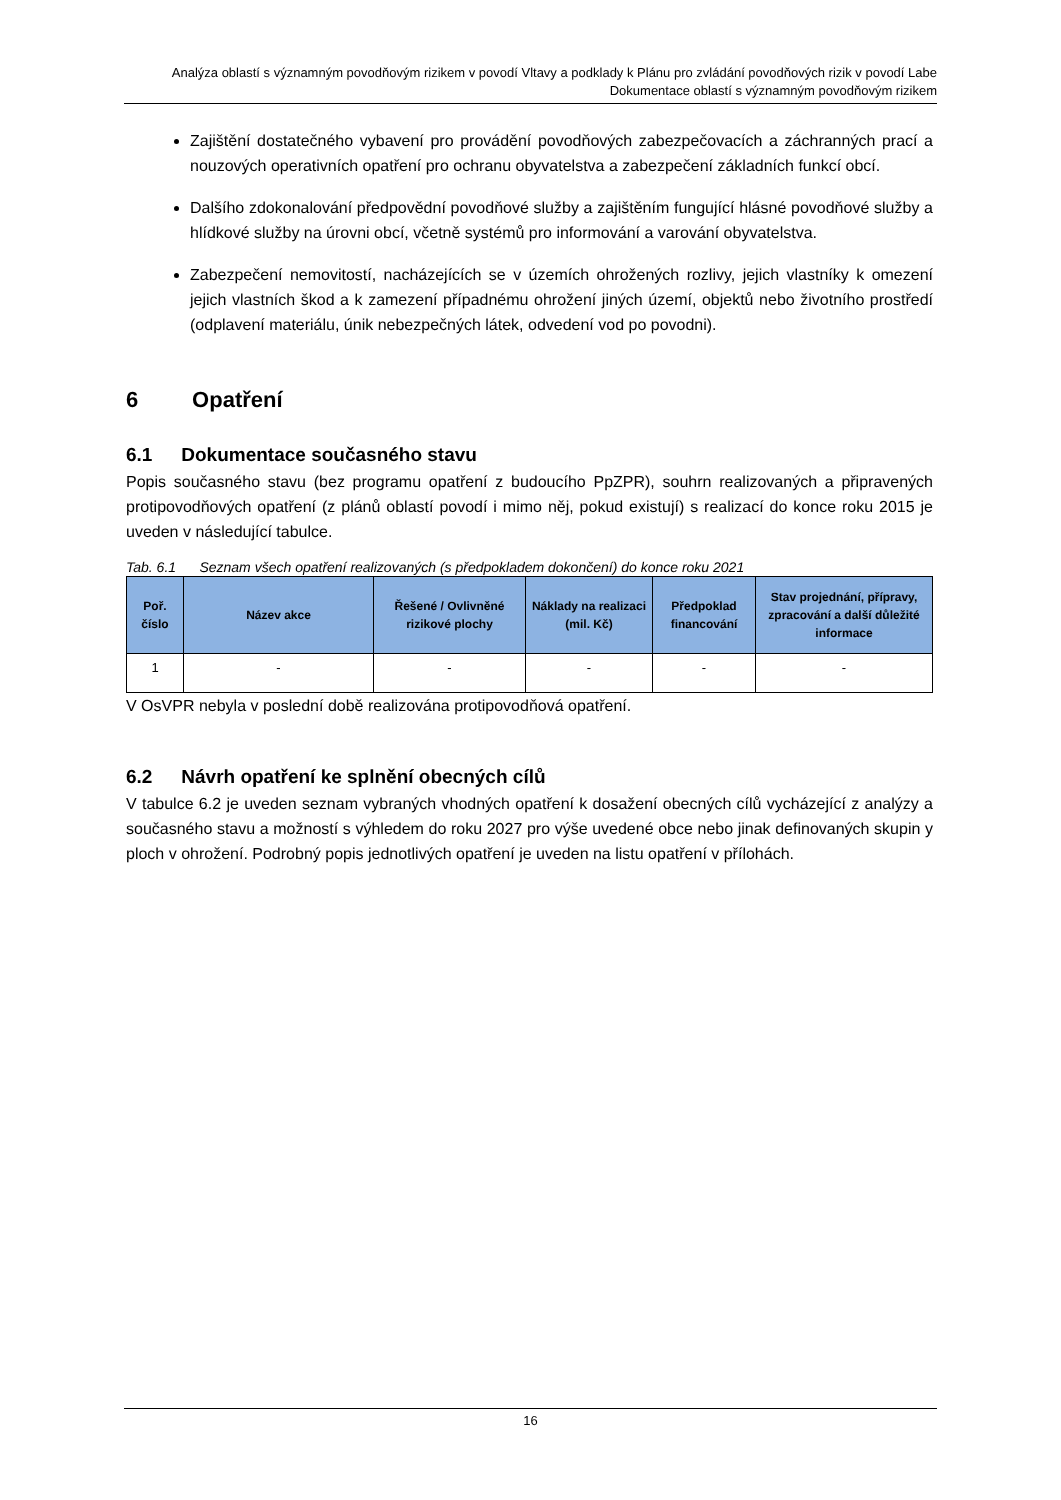Analýza oblastí s významným povodňovým rizikem v povodí Vltavy a podklady k Plánu pro zvládání povodňových rizik v povodí Labe
Dokumentace oblastí s významným povodňovým rizikem
Zajištění dostatečného vybavení pro provádění povodňových zabezpečovacích a záchranných prací a nouzových operativních opatření pro ochranu obyvatelstva a zabezpečení základních funkcí obcí.
Dalšího zdokonalování předpovědní povodňové služby a zajištěním fungující hlásné povodňové služby a hlídkové služby na úrovni obcí, včetně systémů pro informování a varování obyvatelstva.
Zabezpečení nemovitostí, nacházejících se v územích ohrožených rozlivy, jejich vlastníky k omezení jejich vlastních škod a k zamezení případnému ohrožení jiných území, objektů nebo životního prostředí (odplavení materiálu, únik nebezpečných látek, odvedení vod po povodni).
6 Opatření
6.1 Dokumentace současného stavu
Popis současného stavu (bez programu opatření z budoucího PpZPR), souhrn realizovaných a připravených protipovodňových opatření (z plánů oblastí povodí i mimo něj, pokud existují) s realizací do konce roku 2015 je uveden v následující tabulce.
Tab. 6.1 Seznam všech opatření realizovaných (s předpokladem dokončení) do konce roku 2021
| Poř. číslo | Název akce | Řešené / Ovlivněné rizikové plochy | Náklady na realizaci (mil. Kč) | Předpoklad financování | Stav projednání, přípravy, zpracování a další důležité informace |
| --- | --- | --- | --- | --- | --- |
| 1 | - | - | - | - | - |
V OsVPR nebyla v poslední době realizována protipovodňová opatření.
6.2 Návrh opatření ke splnění obecných cílů
V tabulce 6.2 je uveden seznam vybraných vhodných opatření k dosažení obecných cílů vycházející z analýzy a současného stavu a možností s výhledem do roku 2027 pro výše uvedené obce nebo jinak definovaných skupin y ploch v ohrožení. Podrobný popis jednotlivých opatření je uveden na listu opatření v přílohách.
16